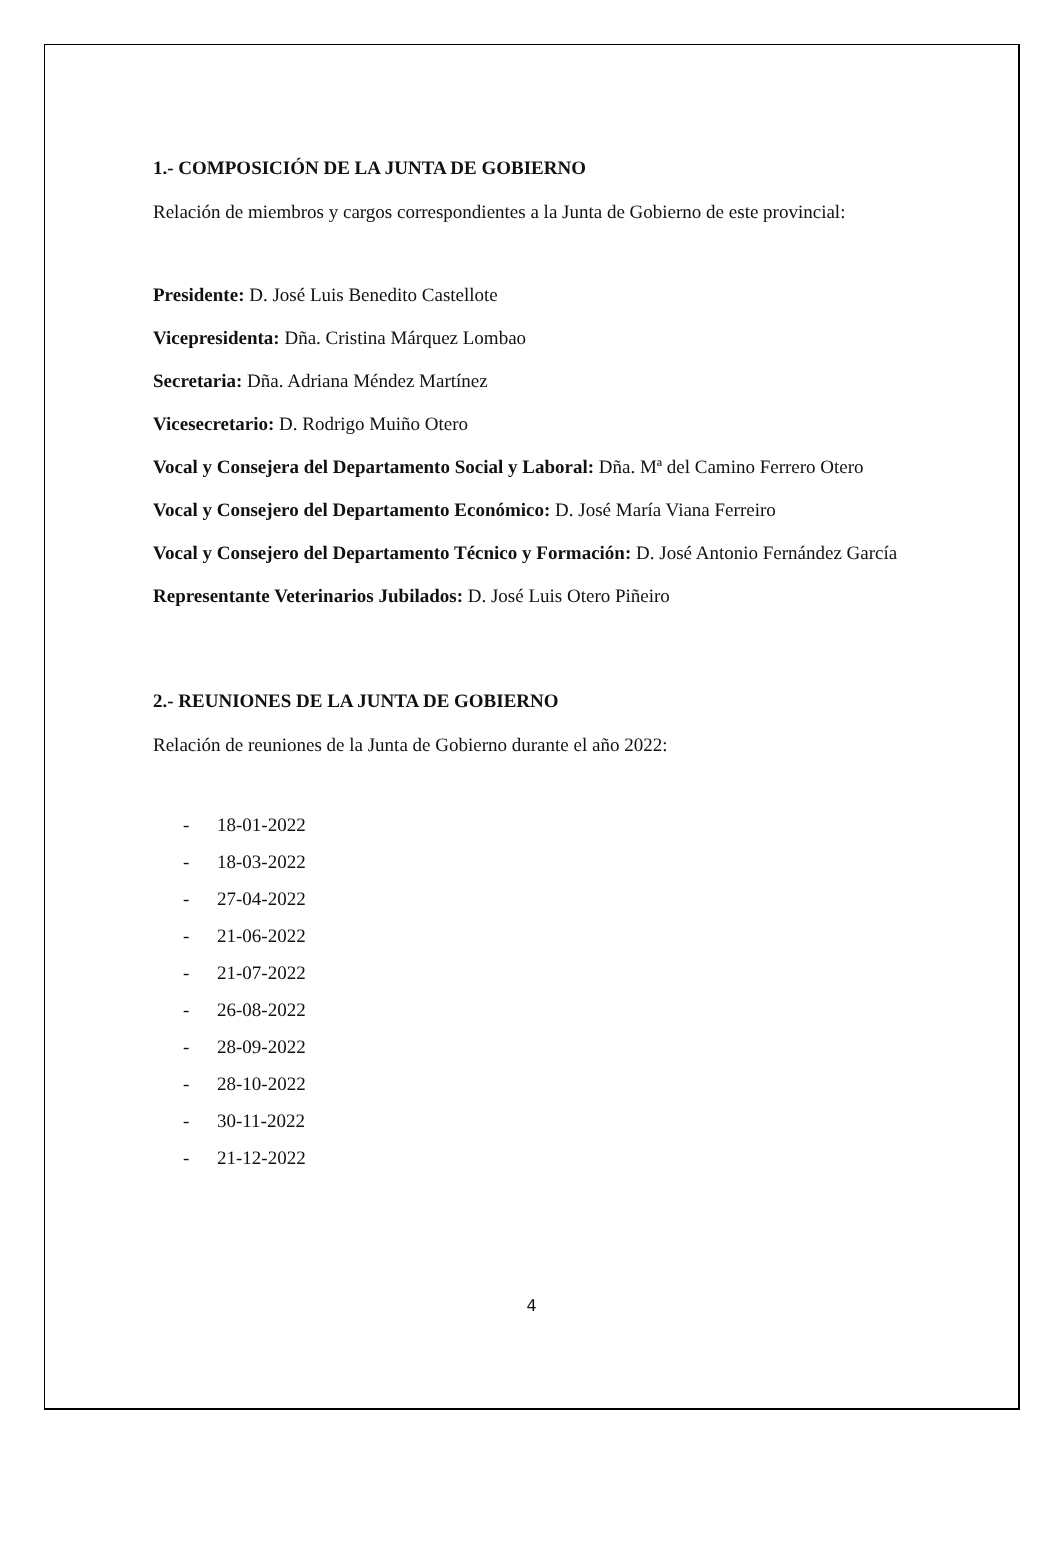1.- COMPOSICIÓN DE LA JUNTA DE GOBIERNO
Relación de miembros y cargos correspondientes a la Junta de Gobierno de este provincial:
Presidente: D. José Luis Benedito Castellote
Vicepresidenta: Dña. Cristina Márquez Lombao
Secretaria: Dña. Adriana Méndez Martínez
Vicesecretario: D. Rodrigo Muiño Otero
Vocal y Consejera del Departamento Social y Laboral: Dña. Mª del Camino Ferrero Otero
Vocal y Consejero del Departamento Económico: D. José María Viana Ferreiro
Vocal y Consejero del Departamento Técnico y Formación: D. José Antonio Fernández García
Representante Veterinarios Jubilados: D. José Luis Otero Piñeiro
2.- REUNIONES DE LA JUNTA DE GOBIERNO
Relación de reuniones de la Junta de Gobierno durante el año 2022:
- 18-01-2022
- 18-03-2022
- 27-04-2022
- 21-06-2022
- 21-07-2022
- 26-08-2022
- 28-09-2022
- 28-10-2022
- 30-11-2022
- 21-12-2022
4